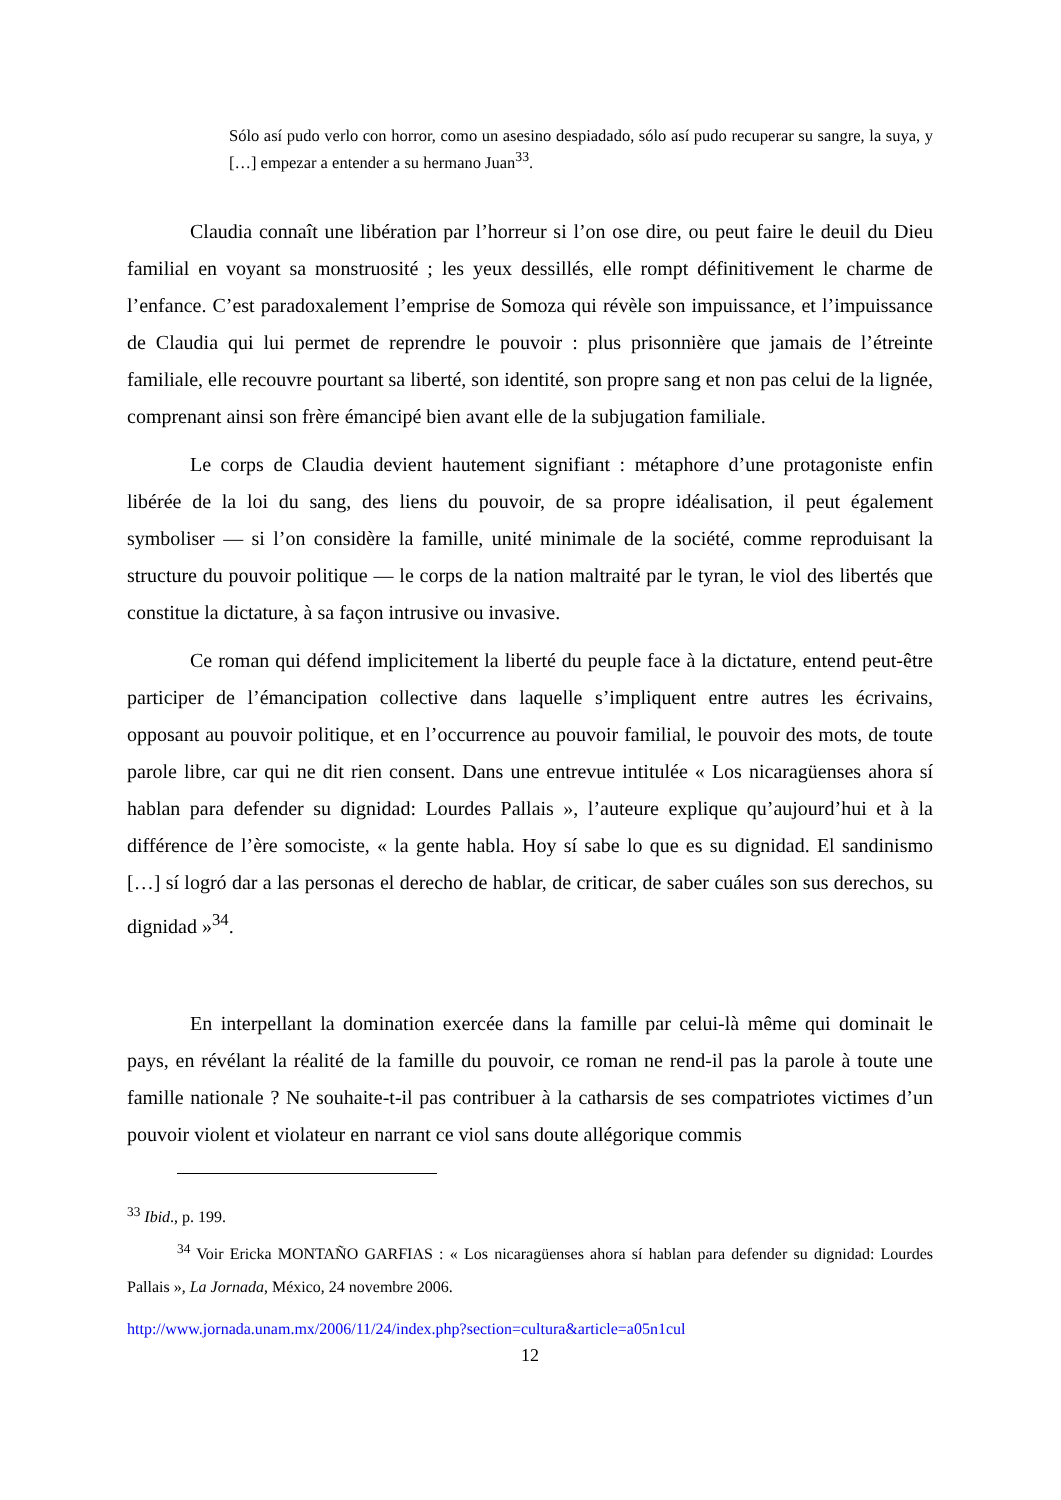Sólo así pudo verlo con horror, como un asesino despiadado, sólo así pudo recuperar su sangre, la suya, y […] empezar a entender a su hermano Juan<sup>33</sup>.
Claudia connaît une libération par l’horreur si l’on ose dire, ou peut faire le deuil du Dieu familial en voyant sa monstruosité ; les yeux dessillés, elle rompt définitivement le charme de l’enfance. C’est paradoxalement l’emprise de Somoza qui révèle son impuissance, et l’impuissance de Claudia qui lui permet de reprendre le pouvoir : plus prisonnière que jamais de l’étreinte familiale, elle recouvre pourtant sa liberté, son identité, son propre sang et non pas celui de la lignée, comprenant ainsi son frère émancipé bien avant elle de la subjugation familiale.
Le corps de Claudia devient hautement signifiant : métaphore d’une protagoniste enfin libérée de la loi du sang, des liens du pouvoir, de sa propre idéalisation, il peut également symboliser — si l’on considère la famille, unité minimale de la société, comme reproduisant la structure du pouvoir politique — le corps de la nation maltraité par le tyran, le viol des libertés que constitue la dictature, à sa façon intrusive ou invasive.
Ce roman qui défend implicitement la liberté du peuple face à la dictature, entend peut-être participer de l’émancipation collective dans laquelle s’impliquent entre autres les écrivains, opposant au pouvoir politique, et en l’occurrence au pouvoir familial, le pouvoir des mots, de toute parole libre, car qui ne dit rien consent. Dans une entrevue intitulée « Los nicaragüenses ahora sí hablan para defender su dignidad: Lourdes Pallais », l’auteure explique qu’aujourd’hui et à la différence de l’ère somociste, « la gente habla. Hoy sí sabe lo que es su dignidad. El sandinismo […] sí logró dar a las personas el derecho de hablar, de criticar, de saber cuáles son sus derechos, su dignidad »<sup>34</sup>.
En interpellant la domination exercée dans la famille par celui-là même qui dominait le pays, en révélant la réalité de la famille du pouvoir, ce roman ne rend-il pas la parole à toute une famille nationale ? Ne souhaite-t-il pas contribuer à la catharsis de ses compatriotes victimes d’un pouvoir violent et violateur en narrant ce viol sans doute allégorique commis
<sup>33</sup> Ibid., p. 199.
<sup>34</sup> Voir Ericka MONTAÑO GARFIAS : « Los nicaragüenses ahora sí hablan para defender su dignidad: Lourdes Pallais », La Jornada, México, 24 novembre 2006.
http://www.jornada.unam.mx/2006/11/24/index.php?section=cultura&article=a05n1cul
12